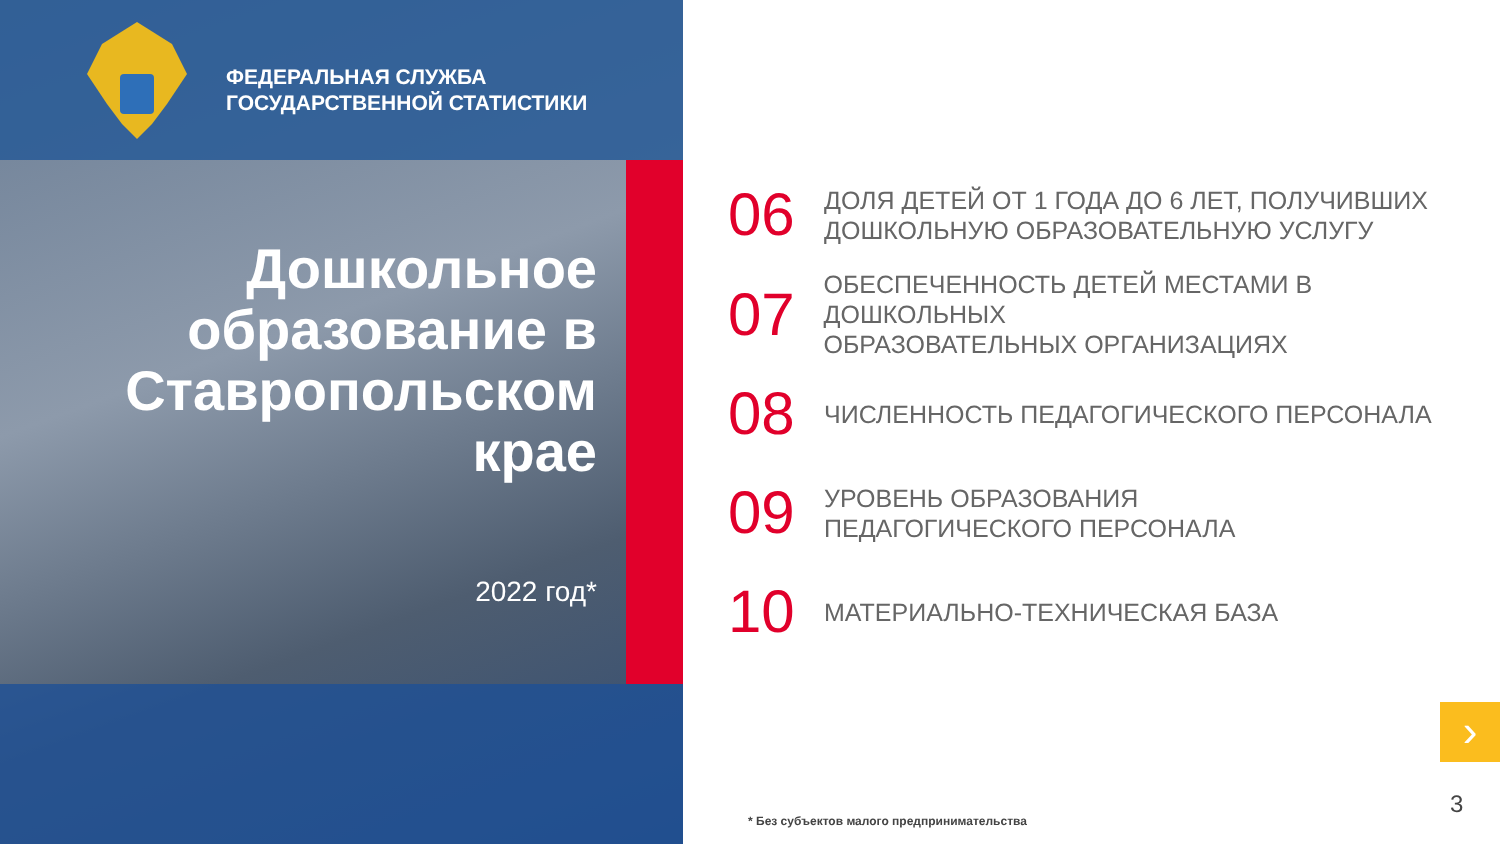ФЕДЕРАЛЬНАЯ СЛУЖБА
ГОСУДАРСТВЕННОЙ СТАТИСТИКИ
Дошкольное образование в Ставропольском крае
2022 год*
06
ДОЛЯ ДЕТЕЙ ОТ 1 ГОДА ДО 6 ЛЕТ, ПОЛУЧИВШИХ
ДОШКОЛЬНУЮ ОБРАЗОВАТЕЛЬНУЮ УСЛУГУ
07
ОБЕСПЕЧЕННОСТЬ ДЕТЕЙ МЕСТАМИ В ДОШКОЛЬНЫХ
ОБРАЗОВАТЕЛЬНЫХ ОРГАНИЗАЦИЯХ
08
ЧИСЛЕННОСТЬ ПЕДАГОГИЧЕСКОГО ПЕРСОНАЛА
09
УРОВЕНЬ ОБРАЗОВАНИЯ
ПЕДАГОГИЧЕСКОГО ПЕРСОНАЛА
10
МАТЕРИАЛЬНО-ТЕХНИЧЕСКАЯ БАЗА
›
3
* Без субъектов малого предпринимательства